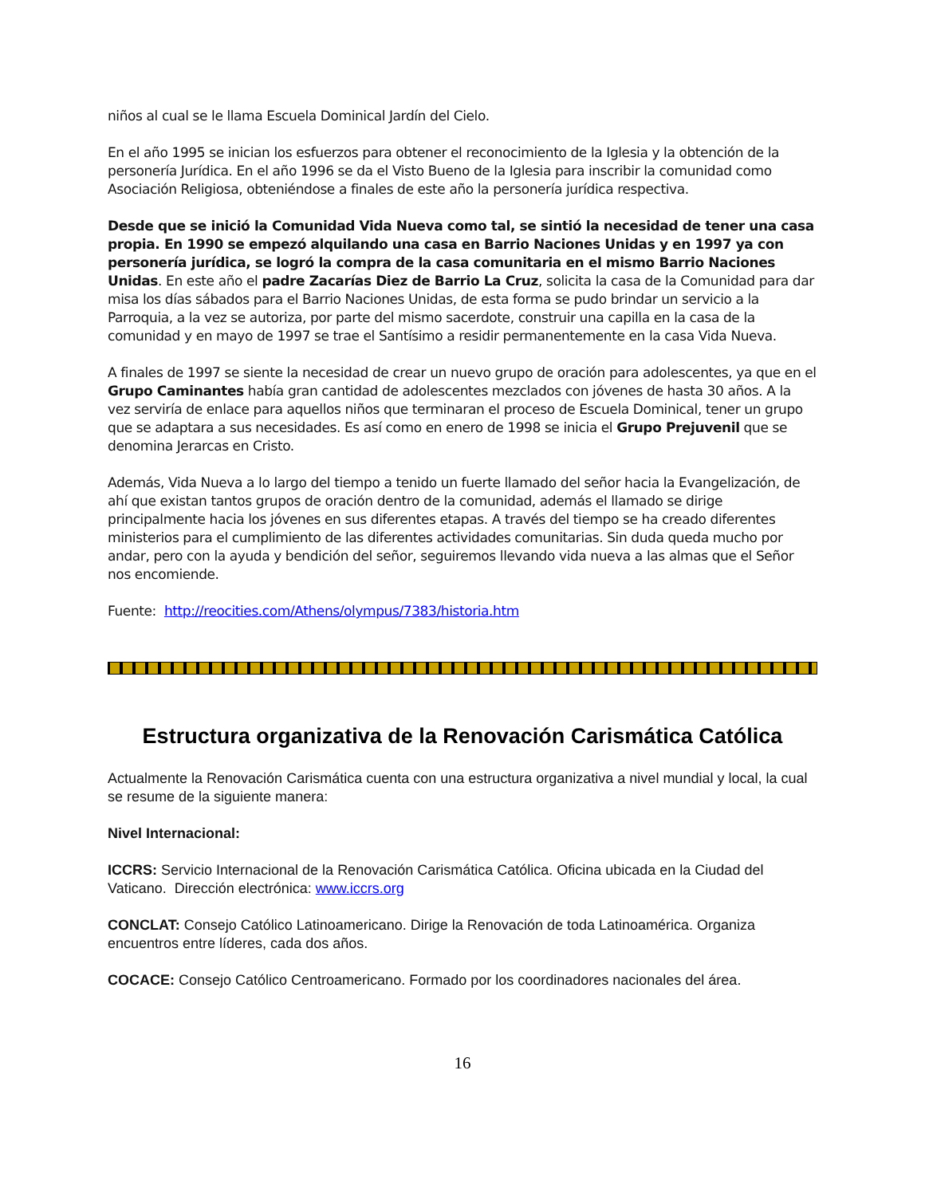niños al cual se le llama Escuela Dominical Jardín del Cielo.
En el año 1995 se inician los esfuerzos para obtener el reconocimiento de la Iglesia y la obtención de la personería Jurídica. En el año 1996 se da el Visto Bueno de la Iglesia para inscribir la comunidad como Asociación Religiosa, obteniéndose a finales de este año la personería jurídica respectiva.
Desde que se inició la Comunidad Vida Nueva como tal, se sintió la necesidad de tener una casa propia. En 1990 se empezó alquilando una casa en Barrio Naciones Unidas y en 1997 ya con personería jurídica, se logró la compra de la casa comunitaria en el mismo Barrio Naciones Unidas. En este año el padre Zacarías Diez de Barrio La Cruz, solicita la casa de la Comunidad para dar misa los días sábados para el Barrio Naciones Unidas, de esta forma se pudo brindar un servicio a la Parroquia, a la vez se autoriza, por parte del mismo sacerdote, construir una capilla en la casa de la comunidad y en mayo de 1997 se trae el Santísimo a residir permanentemente en la casa Vida Nueva.
A finales de 1997 se siente la necesidad de crear un nuevo grupo de oración para adolescentes, ya que en el Grupo Caminantes había gran cantidad de adolescentes mezclados con jóvenes de hasta 30 años. A la vez serviría de enlace para aquellos niños que terminaran el proceso de Escuela Dominical, tener un grupo que se adaptara a sus necesidades. Es así como en enero de 1998 se inicia el Grupo Prejuvenil que se denomina Jerarcas en Cristo.
Además, Vida Nueva a lo largo del tiempo a tenido un fuerte llamado del señor hacia la Evangelización, de ahí que existan tantos grupos de oración dentro de la comunidad, además el llamado se dirige principalmente hacia los jóvenes en sus diferentes etapas. A través del tiempo se ha creado diferentes ministerios para el cumplimiento de las diferentes actividades comunitarias. Sin duda queda mucho por andar, pero con la ayuda y bendición del señor, seguiremos llevando vida nueva a las almas que el Señor nos encomiende.
Fuente: http://reocities.com/Athens/olympus/7383/historia.htm
Estructura organizativa de la Renovación Carismática Católica
Actualmente la Renovación Carismática cuenta con una estructura organizativa a nivel mundial y local, la cual se resume de la siguiente manera:
Nivel Internacional:
ICCRS: Servicio Internacional de la Renovación Carismática Católica. Oficina ubicada en la Ciudad del Vaticano. Dirección electrónica: www.iccrs.org
CONCLAT: Consejo Católico Latinoamericano. Dirige la Renovación de toda Latinoamérica. Organiza encuentros entre líderes, cada dos años.
COCACE: Consejo Católico Centroamericano. Formado por los coordinadores nacionales del área.
16